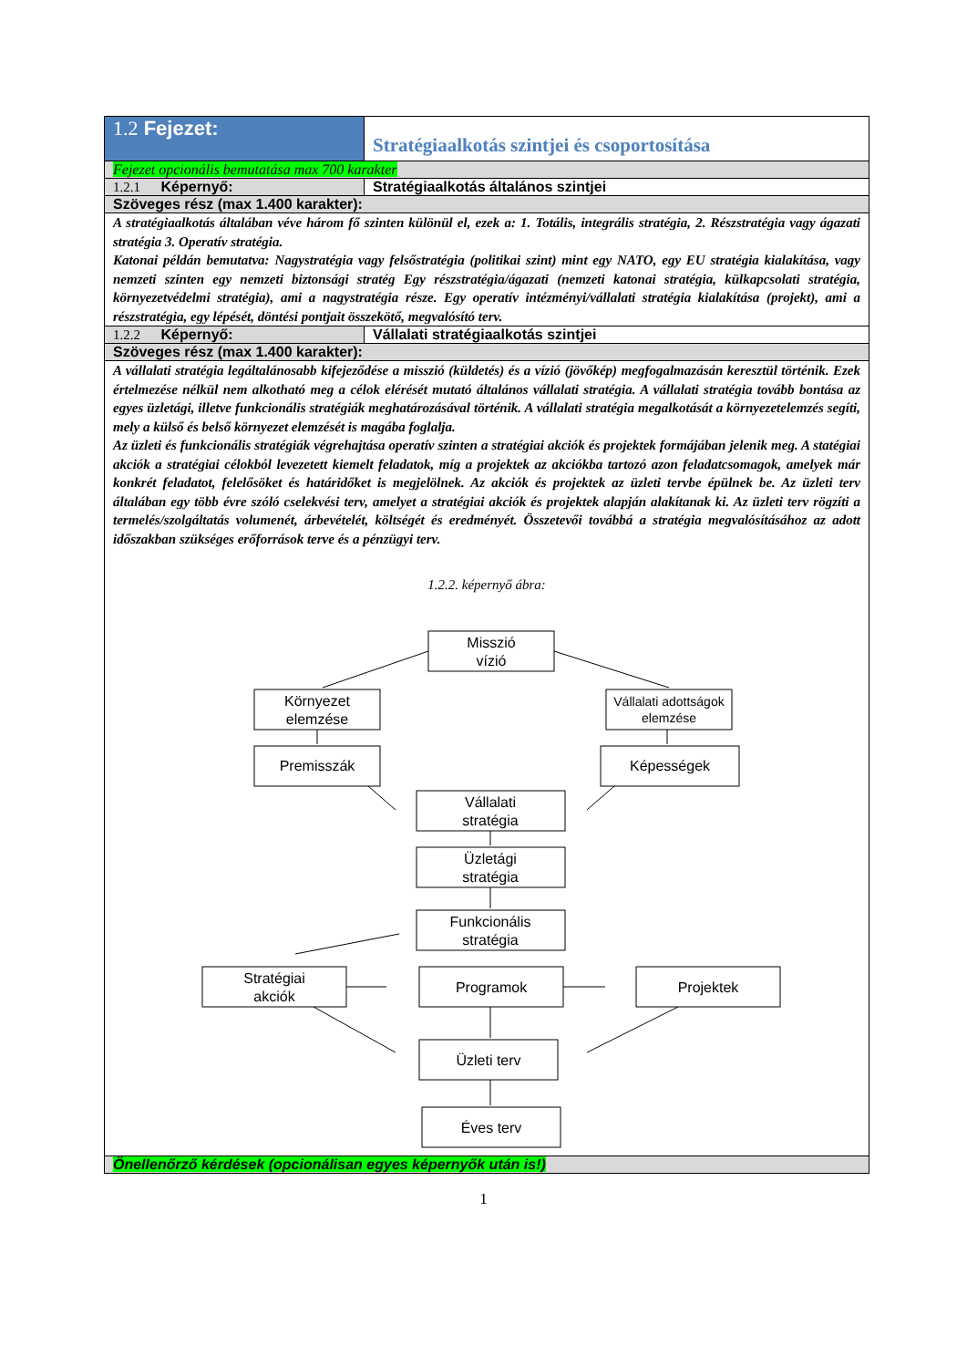| 1.2 Fejezet: | Stratégiaalkotás szintjei és csoportosítása |
| Fejezet opcionális bemutatása max 700 karakter | |
| 1.2.1 Képernyő: | Stratégiaalkotás általános szintjei |
| Szöveges rész (max 1.400 karakter): | |
| A stratégiaalkotás általában véve három fő szinten különül el, ezek a: 1. Totális, integrális stratégia, 2. Részstratégia vagy ágazati stratégia 3. Operatív stratégia. Katonai példán bemutatva: Nagystratégia vagy felsőstratégia (politikai szint) mint egy NATO, egy EU stratégia kialakítása, vagy nemzeti szinten egy nemzeti biztonsági stratég Egy részstratégia/ágazati (nemzeti katonai stratégia, külkapcsolati stratégia, környezetvédelmi stratégia), ami a nagystratégia része. Egy operatív intézményi/vállalati stratégia kialakítása (projekt), ami a részstratégia, egy lépését, döntési pontjait összekötő, megvalósító terv. | |
| 1.2.2 Képernyő: | Vállalati stratégiaalkotás szintjei |
| Szöveges rész (max 1.400 karakter): | |
| A vállalati stratégia legáltalánosabb kifejeződése a misszió (küldetés) és a vízió (jövőkép) megfogalmazásán keresztül történik. Ezek értelmezése nélkül nem alkotható meg a célok elérését mutató általános vállalati stratégia. A vállalati stratégia tovább bontása az egyes üzletági, illetve funkcionális stratégiák meghatározásával történik. A vállalati stratégia megalkotását a környezetelemzés segíti, mely a külső és belső környezet elemzését is magába foglalja. Az üzleti és funkcionális stratégiák végrehajtása operatív szinten a stratégiai akciók és projektek formájában jelenik meg. A statégiai akciók a stratégiai célokból levezetett kiemelt feladatok, míg a projektek az akciókba tartozó azon feladatcsomagok, amelyek már konkrét feladatot, felelősöket és határidőket is megjelölnek. Az akciók és projektek az üzleti tervbe épülnek be. Az üzleti terv általában egy több évre szóló cselekvési terv, amelyet a stratégiai akciók és projektek alapján alakítanak ki. Az üzleti terv rögzíti a termelés/szolgáltatás volumenét, árbevételét, költségét és eredményét. Összetevői továbbá a stratégia megvalósításához az adott időszakban szükséges erőforrások terve és a pénzügyi terv. 1.2.2. képernyő ábra: Misszió vízió Környezet elemzése Vállalati adottságok elemzése Premisszák Képességek Vállalati stratégia Üzletági stratégia Funkcionális stratégia Stratégiai akciók Programok Projektek Üzleti terv Éves terv | |
| Önellenőrző kérdések (opcionálisan egyes képernyők után is!) | |
1